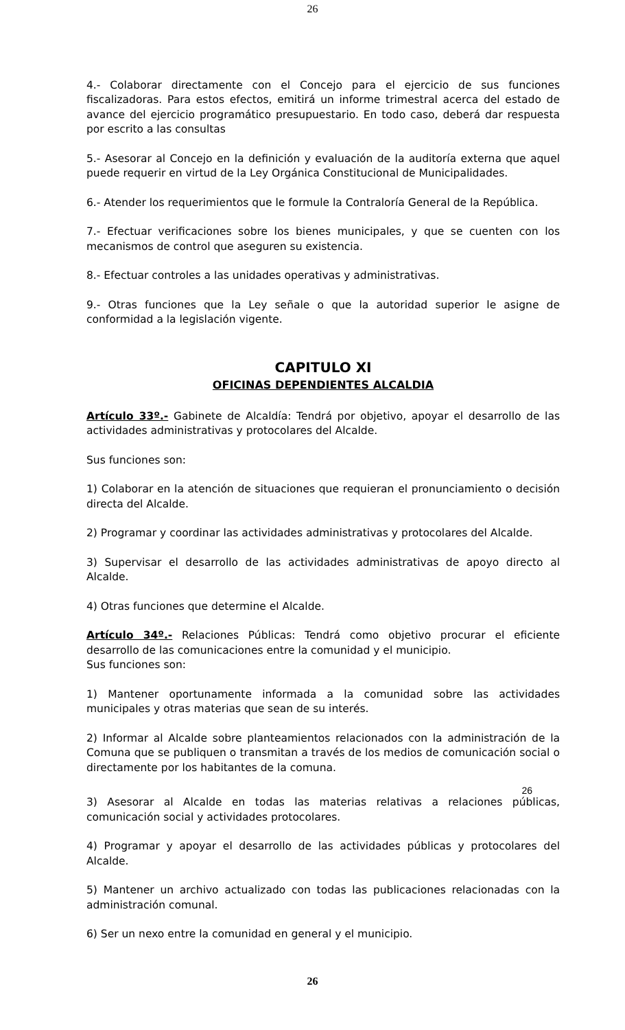26
4.- Colaborar directamente con el Concejo para el ejercicio de sus funciones fiscalizadoras. Para estos efectos, emitirá un informe trimestral acerca del estado de avance del ejercicio programático presupuestario. En todo caso, deberá dar respuesta por escrito a las consultas
5.- Asesorar al Concejo en la definición y evaluación de la auditoría externa que aquel puede requerir en virtud de la Ley Orgánica Constitucional de Municipalidades.
6.- Atender los requerimientos que le formule la Contraloría General de la República.
7.- Efectuar verificaciones sobre los bienes municipales, y que se cuenten con los mecanismos de control que aseguren su existencia.
8.- Efectuar controles a las unidades operativas y administrativas.
9.- Otras funciones que la Ley señale o que la autoridad superior le asigne de conformidad a la legislación vigente.
CAPITULO XI
OFICINAS DEPENDIENTES ALCALDIA
Artículo 33º.- Gabinete de Alcaldía: Tendrá por objetivo, apoyar el desarrollo de las actividades administrativas y protocolares del Alcalde.
Sus funciones son:
1) Colaborar en la atención de situaciones que requieran el pronunciamiento o decisión directa del Alcalde.
2) Programar y coordinar las actividades administrativas y protocolares del Alcalde.
3) Supervisar el desarrollo de las actividades administrativas de apoyo directo al Alcalde.
4) Otras funciones que determine el Alcalde.
Artículo 34º.- Relaciones Públicas: Tendrá como objetivo procurar el eficiente desarrollo de las comunicaciones entre la comunidad y el municipio.
Sus funciones son:
1) Mantener oportunamente informada a la comunidad sobre las actividades municipales y otras materias que sean de su interés.
2) Informar al Alcalde sobre planteamientos relacionados con la administración de la Comuna que se publiquen o transmitan a través de los medios de comunicación social o directamente por los habitantes de la comuna.
26
3) Asesorar al Alcalde en todas las materias relativas a relaciones públicas, comunicación social y actividades protocolares.
4) Programar y apoyar el desarrollo de las actividades públicas y protocolares del Alcalde.
5) Mantener un archivo actualizado con todas las publicaciones relacionadas con la administración comunal.
6) Ser un nexo entre la comunidad en general y el municipio.
26